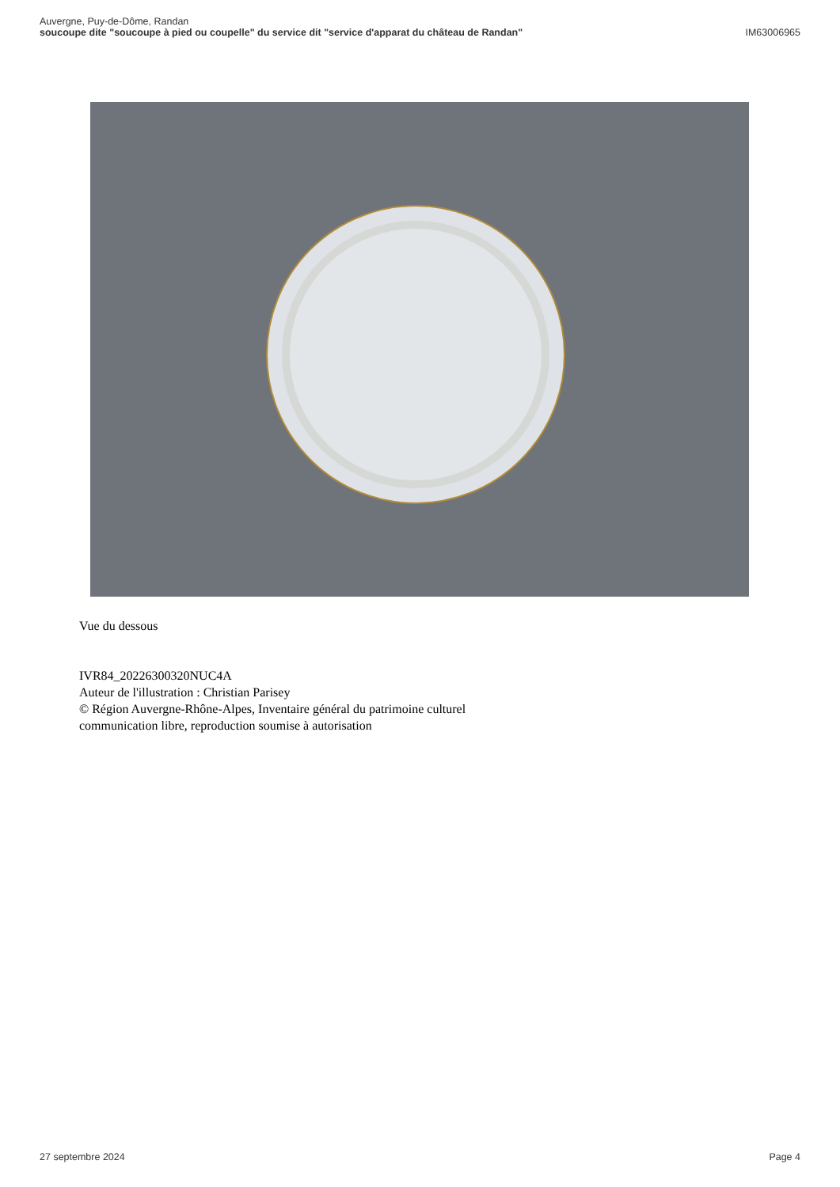Auvergne, Puy-de-Dôme, Randan
soucoupe dite "soucoupe à pied ou coupelle" du service dit "service d'apparat du château de Randan" IM63006965
Vue du dessous
IVR84_20226300320NUC4A
Auteur de l'illustration : Christian Parisey
© Région Auvergne-Rhône-Alpes, Inventaire général du patrimoine culturel
communication libre, reproduction soumise à autorisation
27 septembre 2024 Page 4